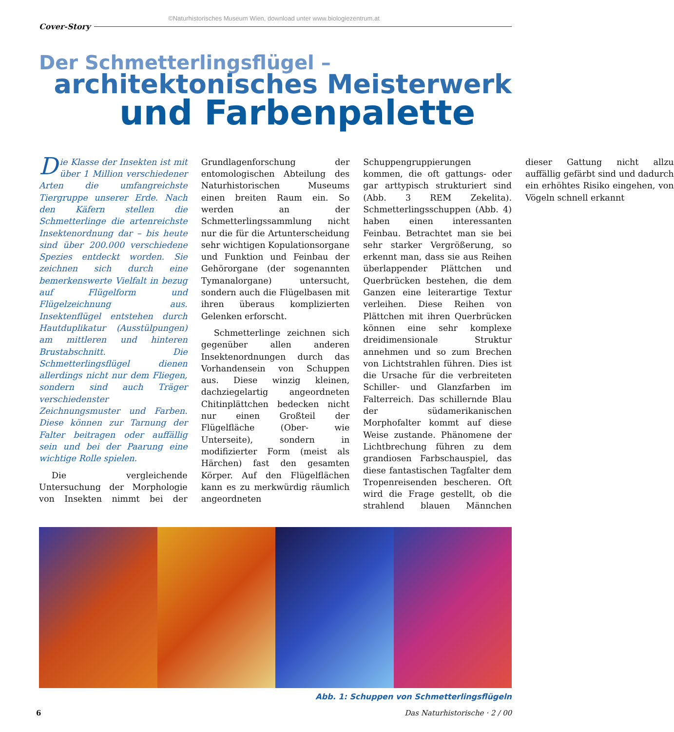©Naturhistorisches Museum Wien, download unter www.biologiezentrum.at
Cover-Story
Der Schmetterlingsflügel –
architektonisches Meisterwerk
und Farbenpalette
Die Klasse der Insekten ist mit über 1 Million verschiedener Arten die umfangreichste Tiergruppe unserer Erde. Nach den Käfern stellen die Schmetterlinge die artenreichste Insektenordnung dar – bis heute sind über 200.000 verschiedene Spezies entdeckt worden. Sie zeichnen sich durch eine bemerkenswerte Vielfalt in bezug auf Flügelform und Flügelzeichnung aus. Insektenflügel entstehen durch Hautduplikatur (Ausstülpungen) am mittleren und hinteren Brustabschnitt. Die Schmetterlingsflügel dienen allerdings nicht nur dem Fliegen, sondern sind auch Träger verschiedenster Zeichnungsmuster und Farben. Diese können zur Tarnung der Falter beitragen oder auffällig sein und bei der Paarung eine wichtige Rolle spielen.
Die vergleichende Untersuchung der Morphologie von Insekten nimmt bei der Grundlagenforschung der entomologischen Abteilung des Naturhistorischen Museums einen breiten Raum ein. So werden an der Schmetterlingssammlung nicht nur die für die Artunterscheidung sehr wichtigen Kopulationsorgane und Funktion und Feinbau der Gehörorgane (der sogenannten Tymanalorgane) untersucht, sondern auch die Flügelbasen mit ihren überaus komplizierten Gelenken erforscht.
Schmetterlinge zeichnen sich gegenüber allen anderen Insektenordnungen durch das Vorhandensein von Schuppen aus. Diese winzig kleinen, dachziegelartig angeordneten Chitinplättchen bedecken nicht nur einen Großteil der Flügelfläche (Ober- wie Unterseite), sondern in modifizierter Form (meist als Härchen) fast den gesamten Körper. Auf den Flügelflächen kann es zu merkwürdig räumlich angeordneten Schuppengruppierungen kommen, die oft gattungs- oder gar arttypisch strukturiert sind (Abb. 3 REM Zekelita). Schmetterlingsschuppen (Abb. 4) haben einen interessanten Feinbau. Betrachtet man sie bei sehr starker Vergrößerung, so erkennt man, dass sie aus Reihen überlappender Plättchen und Querbrücken bestehen, die dem Ganzen eine leiterartige Textur verleihen. Diese Reihen von Plättchen mit ihren Querbrücken können eine sehr komplexe dreidimensionale Struktur annehmen und so zum Brechen von Lichtstrahlen führen. Dies ist die Ursache für die verbreiteten Schiller- und Glanzfarben im Falterreich. Das schillernde Blau der südamerikanischen Morphofalter kommt auf diese Weise zustande. Phänomene der Lichtbrechung führen zu dem grandiosen Farbschauspiel, das diese fantastischen Tagfalter dem Tropenreisenden bescheren. Oft wird die Frage gestellt, ob die strahlend blauen Männchen dieser Gattung nicht allzu auffällig gefärbt sind und dadurch ein erhöhtes Risiko eingehen, von Vögeln schnell erkannt
Abb. 1: Schuppen von Schmetterlingsflügeln
6 Das Naturhistorische · 2 / 00